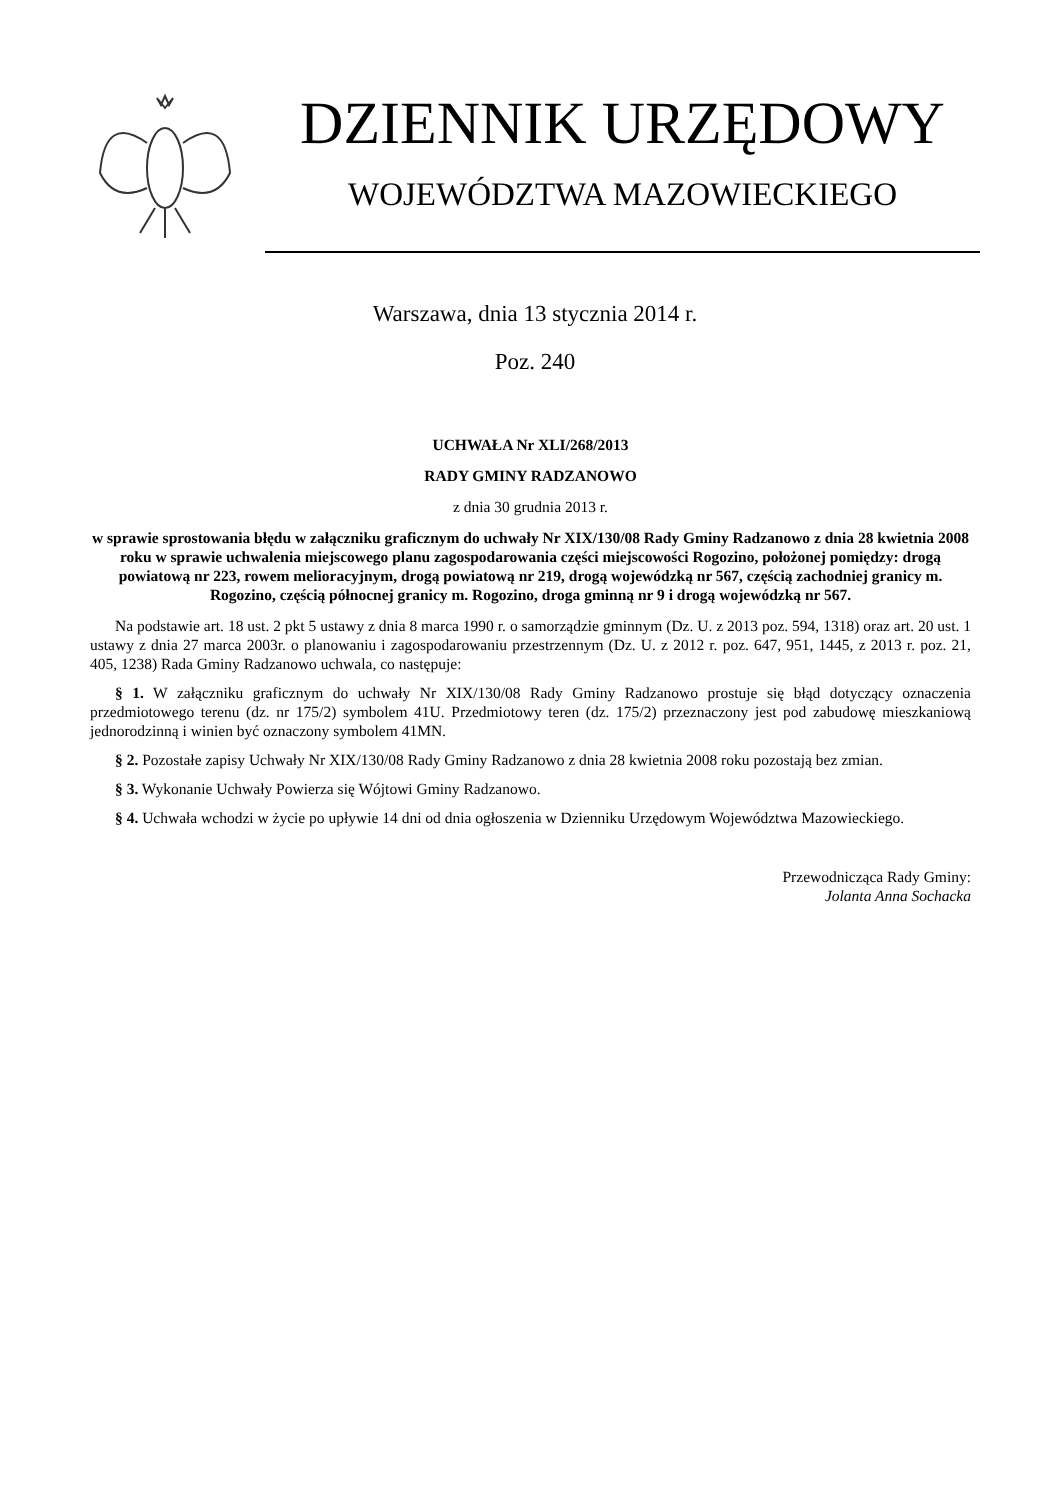DZIENNIK URZĘDOWY
WOJEWÓDZTWA MAZOWIECKIEGO
Warszawa, dnia 13 stycznia 2014 r.
Poz. 240
UCHWAŁA Nr XLI/268/2013
RADY GMINY RADZANOWO
z dnia 30 grudnia 2013 r.
w sprawie sprostowania błędu w załączniku graficznym do uchwały Nr XIX/130/08 Rady Gminy Radzanowo z dnia 28 kwietnia 2008 roku w sprawie uchwalenia miejscowego planu zagospodarowania części miejscowości Rogozino, położonej pomiędzy: drogą powiatową nr 223, rowem melioracyjnym, drogą powiatową nr 219, drogą wojewódzką nr 567, częścią zachodniej granicy m. Rogozino, częścią północnej granicy m. Rogozino, droga gminną nr 9 i drogą wojewódzką nr 567.
Na podstawie art. 18 ust. 2 pkt 5 ustawy z dnia 8 marca 1990 r. o samorządzie gminnym (Dz. U. z 2013 poz. 594, 1318) oraz art. 20 ust. 1 ustawy z dnia 27 marca 2003r. o planowaniu i zagospodarowaniu przestrzennym (Dz. U. z 2012 r. poz. 647, 951, 1445, z 2013 r. poz. 21, 405, 1238) Rada Gminy Radzanowo uchwala, co następuje:
§ 1. W załączniku graficznym do uchwały Nr XIX/130/08 Rady Gminy Radzanowo prostuje się błąd dotyczący oznaczenia przedmiotowego terenu (dz. nr 175/2) symbolem 41U. Przedmiotowy teren (dz. 175/2) przeznaczony jest pod zabudowę mieszkaniową jednorodzinną i winien być oznaczony symbolem 41MN.
§ 2. Pozostałe zapisy Uchwały Nr XIX/130/08 Rady Gminy Radzanowo z dnia 28 kwietnia 2008 roku pozostają bez zmian.
§ 3. Wykonanie Uchwały Powierza się Wójtowi Gminy Radzanowo.
§ 4. Uchwała wchodzi w życie po upływie 14 dni od dnia ogłoszenia w Dzienniku Urzędowym Województwa Mazowieckiego.
Przewodnicząca Rady Gminy:
Jolanta Anna Sochacka